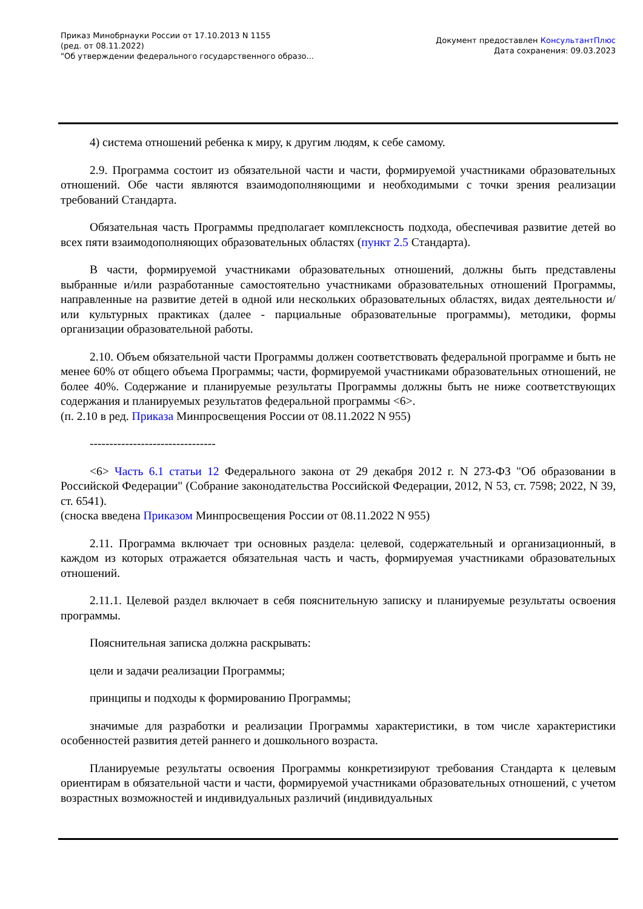Приказ Минобрнауки России от 17.10.2013 N 1155
(ред. от 08.11.2022)
"Об утверждении федерального государственного образо...
Документ предоставлен КонсультантПлюс
Дата сохранения: 09.03.2023
4) система отношений ребенка к миру, к другим людям, к себе самому.
2.9. Программа состоит из обязательной части и части, формируемой участниками образовательных отношений. Обе части являются взаимодополняющими и необходимыми с точки зрения реализации требований Стандарта.
Обязательная часть Программы предполагает комплексность подхода, обеспечивая развитие детей во всех пяти взаимодополняющих образовательных областях (пункт 2.5 Стандарта).
В части, формируемой участниками образовательных отношений, должны быть представлены выбранные и/или разработанные самостоятельно участниками образовательных отношений Программы, направленные на развитие детей в одной или нескольких образовательных областях, видах деятельности и/или культурных практиках (далее - парциальные образовательные программы), методики, формы организации образовательной работы.
2.10. Объем обязательной части Программы должен соответствовать федеральной программе и быть не менее 60% от общего объема Программы; части, формируемой участниками образовательных отношений, не более 40%. Содержание и планируемые результаты Программы должны быть не ниже соответствующих содержания и планируемых результатов федеральной программы <6>.
(п. 2.10 в ред. Приказа Минпросвещения России от 08.11.2022 N 955)
--------------------------------
<6> Часть 6.1 статьи 12 Федерального закона от 29 декабря 2012 г. N 273-ФЗ "Об образовании в Российской Федерации" (Собрание законодательства Российской Федерации, 2012, N 53, ст. 7598; 2022, N 39, ст. 6541).
(сноска введена Приказом Минпросвещения России от 08.11.2022 N 955)
2.11. Программа включает три основных раздела: целевой, содержательный и организационный, в каждом из которых отражается обязательная часть и часть, формируемая участниками образовательных отношений.
2.11.1. Целевой раздел включает в себя пояснительную записку и планируемые результаты освоения программы.
Пояснительная записка должна раскрывать:
цели и задачи реализации Программы;
принципы и подходы к формированию Программы;
значимые для разработки и реализации Программы характеристики, в том числе характеристики особенностей развития детей раннего и дошкольного возраста.
Планируемые результаты освоения Программы конкретизируют требования Стандарта к целевым ориентирам в обязательной части и части, формируемой участниками образовательных отношений, с учетом возрастных возможностей и индивидуальных различий (индивидуальных